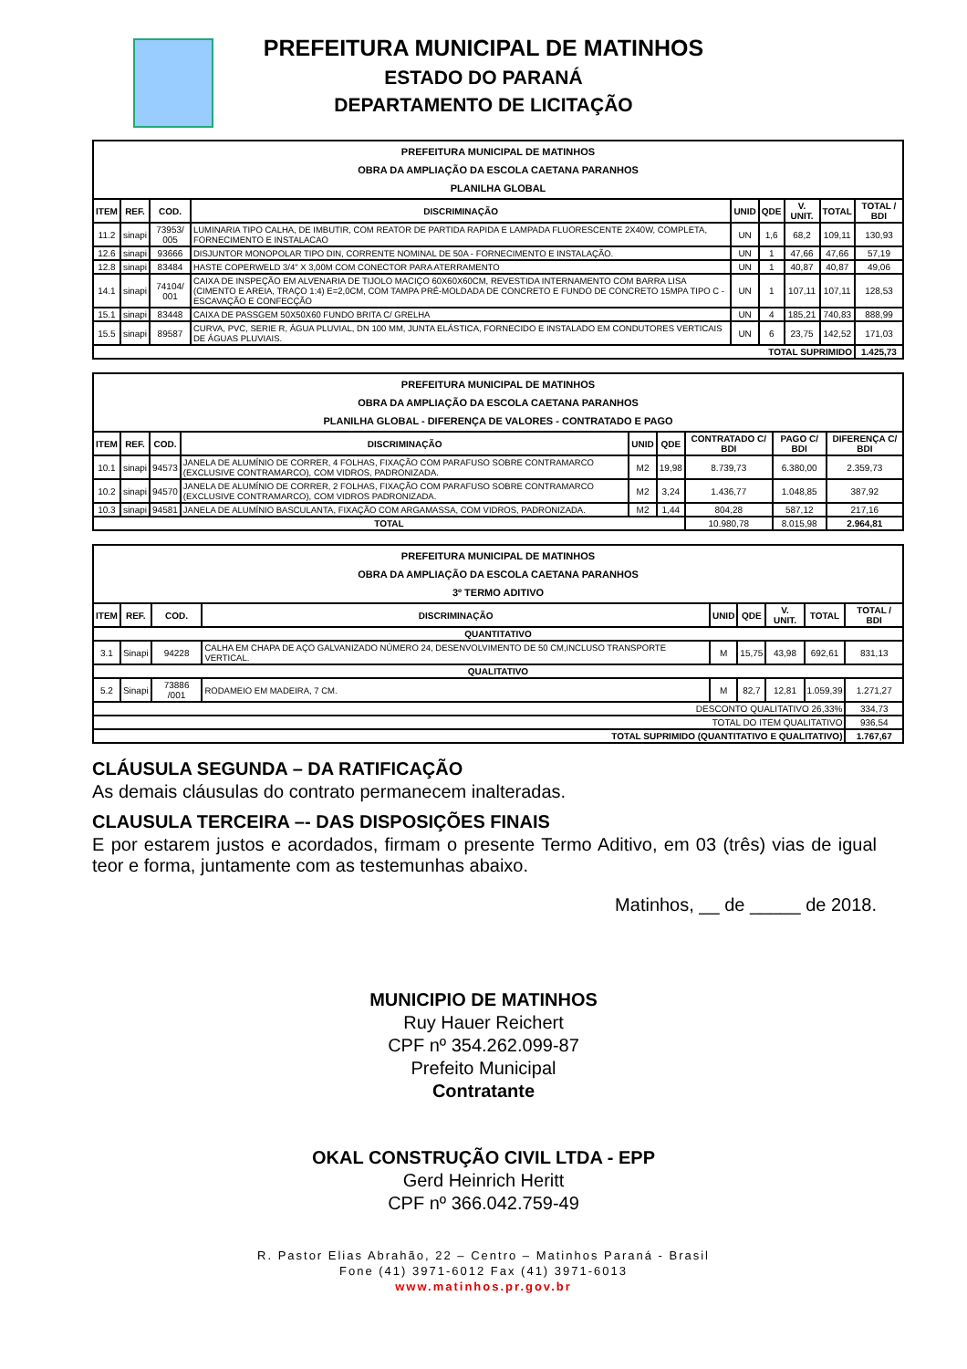PREFEITURA MUNICIPAL DE MATINHOS
ESTADO DO PARANÁ
DEPARTAMENTO DE LICITAÇÃO
| PREFEITURA MUNICIPAL DE MATINHOS OBRA DA AMPLIAÇÃO DA ESCOLA CAETANA PARANHOS PLANILHA GLOBAL | | | | | | | | |
| ITEM | REF. | COD. | DISCRIMINAÇÃO | UNID | QDE | V. UNIT. | TOTAL | TOTAL / BDI |
| 11.2 | sinapi | 73953/ 005 | LUMINARIA TIPO CALHA, DE IMBUTIR, COM REATOR DE PARTIDA RAPIDA E LAMPADA FLUORESCENTE 2X40W, COMPLETA, FORNECIMENTO E INSTALACAO | UN | 1,6 | 68,2 | 109,11 | 130,93 |
| 12.6 | sinapi | 93666 | DISJUNTOR MONOPOLAR TIPO DIN, CORRENTE NOMINAL DE 50A - FORNECIMENTO E INSTALAÇÃO. | UN | 1 | 47,66 | 47,66 | 57,19 |
| 12.8 | sinapi | 83484 | HASTE COPERWELD 3/4" X 3,00M COM CONECTOR PARA ATERRAMENTO | UN | 1 | 40,87 | 40,87 | 49,06 |
| 14.1 | sinapi | 74104/ 001 | CAIXA DE INSPEÇÃO EM ALVENARIA DE TIJOLO MACIÇO 60X60X60CM, REVESTIDA INTERNAMENTO COM BARRA LISA (CIMENTO E AREIA, TRAÇO 1:4) E=2,0CM, COM TAMPA PRÉ-MOLDADA DE CONCRETO E FUNDO DE CONCRETO 15MPA TIPO C - ESCAVAÇÃO E CONFECÇÃO | UN | 1 | 107,11 | 107,11 | 128,53 |
| 15.1 | sinapi | 83448 | CAIXA DE PASSGEM 50X50X60 FUNDO BRITA C/ GRELHA | UN | 4 | 185,21 | 740,83 | 888,99 |
| 15.5 | sinapi | 89587 | CURVA, PVC, SERIE R, ÁGUA PLUVIAL, DN 100 MM, JUNTA ELÁSTICA, FORNECIDO E INSTALADO EM CONDUTORES VERTICAIS DE ÁGUAS PLUVIAIS. | UN | 6 | 23,75 | 142,52 | 171,03 |
| TOTAL SUPRIMIDO | | | | | | | | 1.425,73 |
| PREFEITURA MUNICIPAL DE MATINHOS OBRA DA AMPLIAÇÃO DA ESCOLA CAETANA PARANHOS PLANILHA GLOBAL - DIFERENÇA DE VALORES - CONTRATADO E PAGO | | | | | | | | |
| ITEM | REF. | COD. | DISCRIMINAÇÃO | UNID | QDE | CONTRATADO C/ BDI | PAGO C/ BDI | DIFERENÇA C/ BDI |
| 10.1 | sinapi | 94573 | JANELA DE ALUMÍNIO DE CORRER, 4 FOLHAS, FIXAÇÃO COM PARAFUSO SOBRE CONTRAMARCO (EXCLUSIVE CONTRAMARCO), COM VIDROS, PADRONIZADA. | M2 | 19,98 | 8.739,73 | 6.380,00 | 2.359,73 |
| 10.2 | sinapi | 94570 | JANELA DE ALUMÍNIO DE CORRER, 2 FOLHAS, FIXAÇÃO COM PARAFUSO SOBRE CONTRAMARCO (EXCLUSIVE CONTRAMARCO), COM VIDROS PADRONIZADA. | M2 | 3,24 | 1.436,77 | 1.048,85 | 387,92 |
| 10.3 | sinapi | 94581 | JANELA DE ALUMÍNIO BASCULANTA, FIXAÇÃO COM ARGAMASSA, COM VIDROS, PADRONIZADA. | M2 | 1,44 | 804,28 | 587,12 | 217,16 |
| TOTAL | | | | | | 10.980,78 | 8.015,98 | 2.964,81 |
| PREFEITURA MUNICIPAL DE MATINHOS OBRA DA AMPLIAÇÃO DA ESCOLA CAETANA PARANHOS 3º TERMO ADITIVO | | | | | | | | |
| ITEM | REF. | COD. | DISCRIMINAÇÃO | UNID | QDE | V. UNIT. | TOTAL | TOTAL / BDI |
| QUANTITATIVO | | | | | | | | |
| 3.1 | Sinapi | 94228 | CALHA EM CHAPA DE AÇO GALVANIZADO NÚMERO 24, DESENVOLVIMENTO DE 50 CM,INCLUSO TRANSPORTE VERTICAL. | M | 15,75 | 43,98 | 692,61 | 831,13 |
| QUALITATIVO | | | | | | | | |
| 5.2 | Sinapi | 73886 /001 | RODAMEIO EM MADEIRA, 7 CM. | M | 82,7 | 12,81 | 1.059,39 | 1.271,27 |
| DESCONTO QUALITATIVO 26,33% | | | | | | | | 334,73 |
| TOTAL DO ITEM QUALITATIVO | | | | | | | | 936,54 |
| TOTAL SUPRIMIDO (QUANTITATIVO E QUALITATIVO) | | | | | | | | 1.767,67 |
CLÁUSULA SEGUNDA – DA RATIFICAÇÃO
As demais cláusulas do contrato permanecem inalteradas.
CLAUSULA TERCEIRA –- DAS DISPOSIÇÕES FINAIS
E por estarem justos e acordados, firmam o presente Termo Aditivo, em 03 (três) vias de igual teor e forma, juntamente com as testemunhas abaixo.
Matinhos, __ de _____ de 2018.
MUNICIPIO DE MATINHOS
Ruy Hauer Reichert
CPF nº 354.262.099-87
Prefeito Municipal
Contratante
OKAL CONSTRUÇÃO CIVIL LTDA - EPP
Gerd Heinrich Heritt
CPF nº 366.042.759-49
R. Pastor Elias Abrahão, 22 – Centro – Matinhos Paraná - Brasil
Fone (41) 3971-6012 Fax (41) 3971-6013
www.matinhos.pr.gov.br